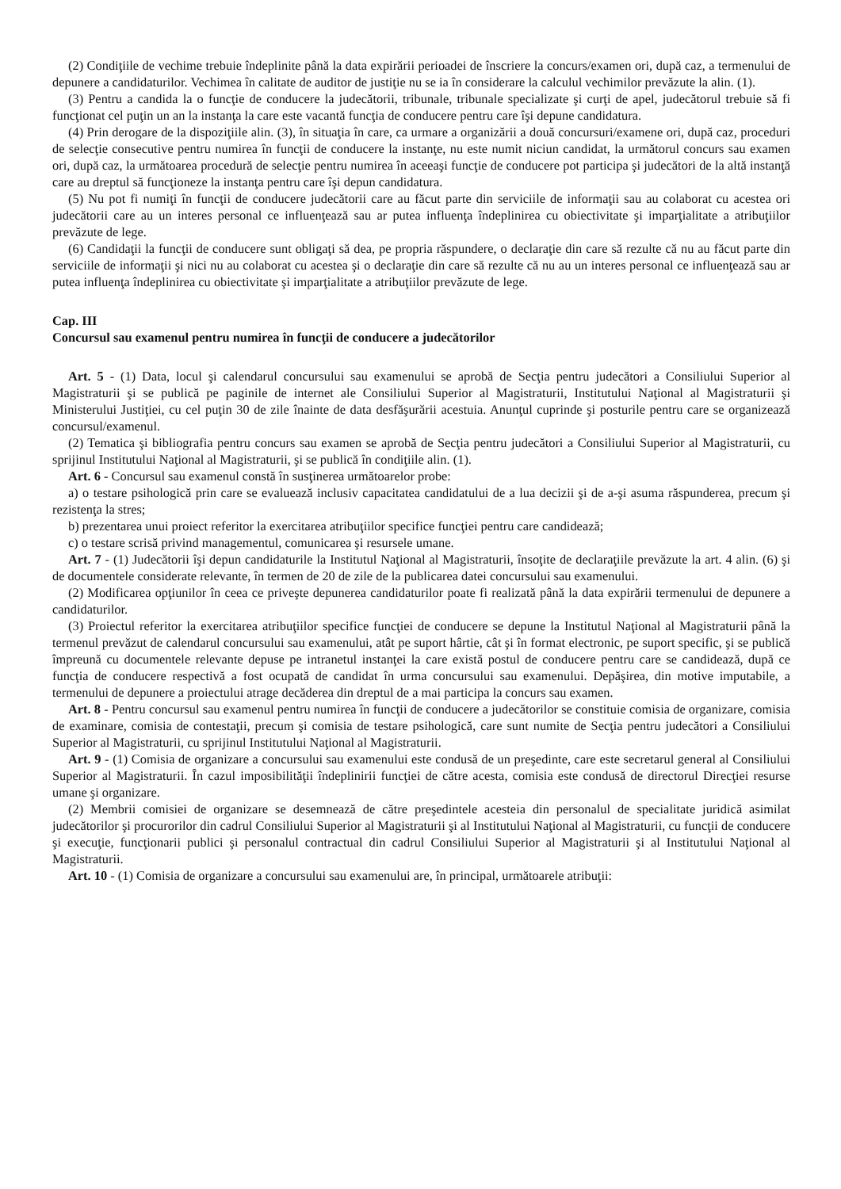(2) Condiţiile de vechime trebuie îndeplinite până la data expirării perioadei de înscriere la concurs/examen ori, după caz, a termenului de depunere a candidaturilor. Vechimea în calitate de auditor de justiţie nu se ia în considerare la calculul vechimilor prevăzute la alin. (1).
(3) Pentru a candida la o funcţie de conducere la judecătorii, tribunale, tribunale specializate şi curţi de apel, judecătorul trebuie să fi funcţionat cel puţin un an la instanţa la care este vacantă funcţia de conducere pentru care îşi depune candidatura.
(4) Prin derogare de la dispoziţiile alin. (3), în situaţia în care, ca urmare a organizării a două concursuri/examene ori, după caz, proceduri de selecţie consecutive pentru numirea în funcţii de conducere la instanţe, nu este numit niciun candidat, la următorul concurs sau examen ori, după caz, la următoarea procedură de selecţie pentru numirea în aceeaşi funcţie de conducere pot participa şi judecători de la altă instanţă care au dreptul să funcţioneze la instanţa pentru care îşi depun candidatura.
(5) Nu pot fi numiţi în funcţii de conducere judecătorii care au făcut parte din serviciile de informaţii sau au colaborat cu acestea ori judecătorii care au un interes personal ce influenţează sau ar putea influenţa îndeplinirea cu obiectivitate şi imparţialitate a atribuţiilor prevăzute de lege.
(6) Candidaţii la funcţii de conducere sunt obligaţi să dea, pe propria răspundere, o declaraţie din care să rezulte că nu au făcut parte din serviciile de informaţii şi nici nu au colaborat cu acestea şi o declaraţie din care să rezulte că nu au un interes personal ce influenţează sau ar putea influenţa îndeplinirea cu obiectivitate şi imparţialitate a atribuţiilor prevăzute de lege.
Cap. III
Concursul sau examenul pentru numirea în funcţii de conducere a judecătorilor
Art. 5 - (1) Data, locul şi calendarul concursului sau examenului se aprobă de Secţia pentru judecători a Consiliului Superior al Magistraturii şi se publică pe paginile de internet ale Consiliului Superior al Magistraturii, Institutului Naţional al Magistraturii şi Ministerului Justiţiei, cu cel puţin 30 de zile înainte de data desfăşurării acestuia. Anunţul cuprinde şi posturile pentru care se organizează concursul/examenul.
(2) Tematica şi bibliografia pentru concurs sau examen se aprobă de Secţia pentru judecători a Consiliului Superior al Magistraturii, cu sprijinul Institutului Naţional al Magistraturii, şi se publică în condiţiile alin. (1).
Art. 6 - Concursul sau examenul constă în susţinerea următoarelor probe:
a) o testare psihologică prin care se evaluează inclusiv capacitatea candidatului de a lua decizii şi de a-şi asuma răspunderea, precum şi rezistenţa la stres;
b) prezentarea unui proiect referitor la exercitarea atribuţiilor specifice funcţiei pentru care candidează;
c) o testare scrisă privind managementul, comunicarea şi resursele umane.
Art. 7 - (1) Judecătorii îşi depun candidaturile la Institutul Naţional al Magistraturii, însoţite de declaraţiile prevăzute la art. 4 alin. (6) şi de documentele considerate relevante, în termen de 20 de zile de la publicarea datei concursului sau examenului.
(2) Modificarea opţiunilor în ceea ce priveşte depunerea candidaturilor poate fi realizată până la data expirării termenului de depunere a candidaturilor.
(3) Proiectul referitor la exercitarea atribuţiilor specifice funcţiei de conducere se depune la Institutul Naţional al Magistraturii până la termenul prevăzut de calendarul concursului sau examenului, atât pe suport hârtie, cât şi în format electronic, pe suport specific, şi se publică împreună cu documentele relevante depuse pe intranetul instanţei la care există postul de conducere pentru care se candidează, după ce funcţia de conducere respectivă a fost ocupată de candidat în urma concursului sau examenului. Depăşirea, din motive imputabile, a termenului de depunere a proiectului atrage decăderea din dreptul de a mai participa la concurs sau examen.
Art. 8 - Pentru concursul sau examenul pentru numirea în funcţii de conducere a judecătorilor se constituie comisia de organizare, comisia de examinare, comisia de contestaţii, precum şi comisia de testare psihologică, care sunt numite de Secţia pentru judecători a Consiliului Superior al Magistraturii, cu sprijinul Institutului Naţional al Magistraturii.
Art. 9 - (1) Comisia de organizare a concursului sau examenului este condusă de un preşedinte, care este secretarul general al Consiliului Superior al Magistraturii. În cazul imposibilităţii îndeplinirii funcţiei de către acesta, comisia este condusă de directorul Direcţiei resurse umane şi organizare.
(2) Membrii comisiei de organizare se desemnează de către preşedintele acesteia din personalul de specialitate juridică asimilat judecătorilor şi procurorilor din cadrul Consiliului Superior al Magistraturii şi al Institutului Naţional al Magistraturii, cu funcţii de conducere şi execuţie, funcţionarii publici şi personalul contractual din cadrul Consiliului Superior al Magistraturii şi al Institutului Naţional al Magistraturii.
Art. 10 - (1) Comisia de organizare a concursului sau examenului are, în principal, următoarele atribuţii: